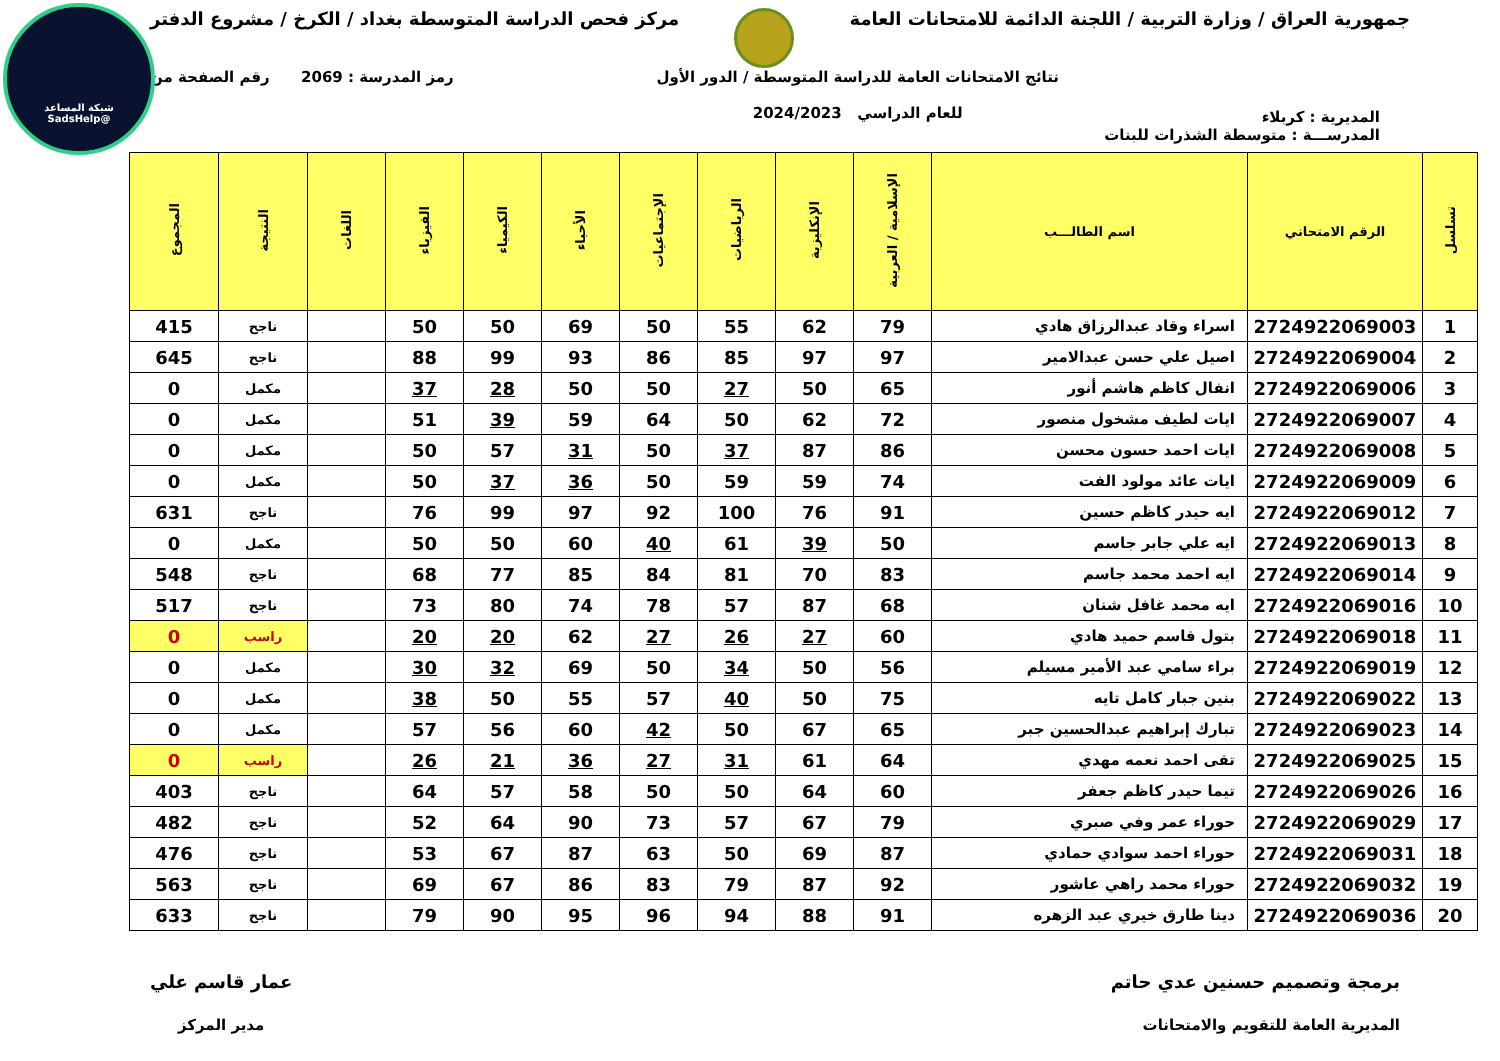شبكة المساعد
@SadsHelp
جمهورية العراق / وزارة التربية / اللجنة الدائمة للامتحانات العامة
مركز فحص الدراسة المتوسطة بغداد / الكرخ / مشروع الدفتر
المديرية : كربلاء
نتائج الامتحانات العامة للدراسة المتوسطة / الدور الأول
للعام الدراسي 2024/2023
رمز المدرسة : 2069 رقم الصفحة من
المدرســـة : متوسطة الشذرات للبنات
| تسلسل | الرقم الامتحاني | اسم الطالـــب | الإسلامية / العربية | الإنكليزية | الرياضيات | الإجتماعيات | الأحياء | الكيمياء | الفيزياء | اللغات | النتيجة | المجموع |
| --- | --- | --- | --- | --- | --- | --- | --- | --- | --- | --- | --- | --- |
| 1 | 2724922069003 | اسراء وقاد عبدالرزاق هادي | 79 | 62 | 55 | 50 | 69 | 50 | 50 | | ناجح | 415 |
| 2 | 2724922069004 | اصيل علي حسن عبدالامير | 97 | 97 | 85 | 86 | 93 | 99 | 88 | | ناجح | 645 |
| 3 | 2724922069006 | انفال كاظم هاشم أنور | 65 | 50 | 27 | 50 | 50 | 28 | 37 | | مكمل | 0 |
| 4 | 2724922069007 | ايات لطيف مشخول منصور | 72 | 62 | 50 | 64 | 59 | 39 | 51 | | مكمل | 0 |
| 5 | 2724922069008 | ايات احمد حسون محسن | 86 | 87 | 37 | 50 | 31 | 57 | 50 | | مكمل | 0 |
| 6 | 2724922069009 | ايات عائد مولود الفت | 74 | 59 | 59 | 50 | 36 | 37 | 50 | | مكمل | 0 |
| 7 | 2724922069012 | ايه حيدر كاظم حسين | 91 | 76 | 100 | 92 | 97 | 99 | 76 | | ناجح | 631 |
| 8 | 2724922069013 | ايه علي جابر جاسم | 50 | 39 | 61 | 40 | 60 | 50 | 50 | | مكمل | 0 |
| 9 | 2724922069014 | ايه احمد محمد جاسم | 83 | 70 | 81 | 84 | 85 | 77 | 68 | | ناجح | 548 |
| 10 | 2724922069016 | ايه محمد غافل شنان | 68 | 87 | 57 | 78 | 74 | 80 | 73 | | ناجح | 517 |
| 11 | 2724922069018 | بتول قاسم حميد هادي | 60 | 27 | 26 | 27 | 62 | 20 | 20 | | راسب | 0 |
| 12 | 2724922069019 | براء سامي عبد الأمير مسيلم | 56 | 50 | 34 | 50 | 69 | 32 | 30 | | مكمل | 0 |
| 13 | 2724922069022 | بنين جبار كامل تايه | 75 | 50 | 40 | 57 | 55 | 50 | 38 | | مكمل | 0 |
| 14 | 2724922069023 | تبارك إبراهيم عبدالحسين جبر | 65 | 67 | 50 | 42 | 60 | 56 | 57 | | مكمل | 0 |
| 15 | 2724922069025 | تقى احمد نعمه مهدي | 64 | 61 | 31 | 27 | 36 | 21 | 26 | | راسب | 0 |
| 16 | 2724922069026 | تيما حيدر كاظم جعفر | 60 | 64 | 50 | 50 | 58 | 57 | 64 | | ناجح | 403 |
| 17 | 2724922069029 | حوراء عمر وفي صبري | 79 | 67 | 57 | 73 | 90 | 64 | 52 | | ناجح | 482 |
| 18 | 2724922069031 | حوراء احمد سوادي حمادي | 87 | 69 | 50 | 63 | 87 | 67 | 53 | | ناجح | 476 |
| 19 | 2724922069032 | حوراء محمد راهي عاشور | 92 | 87 | 79 | 83 | 86 | 67 | 69 | | ناجح | 563 |
| 20 | 2724922069036 | دينا طارق خيري عبد الزهره | 91 | 88 | 94 | 96 | 95 | 90 | 79 | | ناجح | 633 |
برمجة وتصميم حسنين عدي حاتم
المديرية العامة للتقويم والامتحانات
عمار قاسم علي
مدير المركز